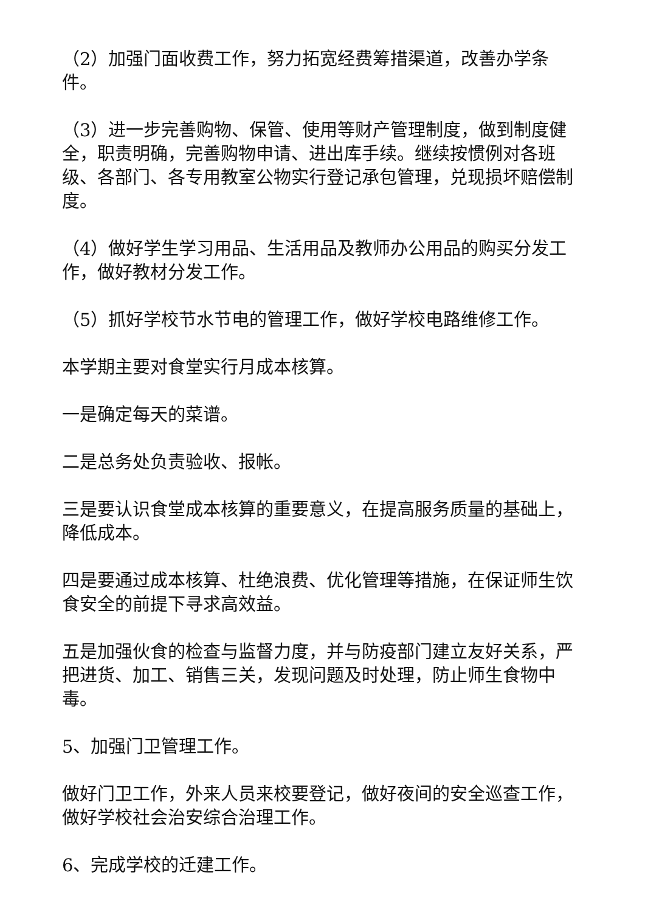（2）加强门面收费工作，努力拓宽经费筹措渠道，改善办学条件。
（3）进一步完善购物、保管、使用等财产管理制度，做到制度健全，职责明确，完善购物申请、进出库手续。继续按惯例对各班级、各部门、各专用教室公物实行登记承包管理，兑现损坏赔偿制度。
（4）做好学生学习用品、生活用品及教师办公用品的购买分发工作，做好教材分发工作。
（5）抓好学校节水节电的管理工作，做好学校电路维修工作。
本学期主要对食堂实行月成本核算。
一是确定每天的菜谱。
二是总务处负责验收、报帐。
三是要认识食堂成本核算的重要意义，在提高服务质量的基础上，降低成本。
四是要通过成本核算、杜绝浪费、优化管理等措施，在保证师生饮食安全的前提下寻求高效益。
五是加强伙食的检查与监督力度，并与防疫部门建立友好关系，严把进货、加工、销售三关，发现问题及时处理，防止师生食物中毒。
5、加强门卫管理工作。
做好门卫工作，外来人员来校要登记，做好夜间的安全巡查工作，做好学校社会治安综合治理工作。
6、完成学校的迁建工作。